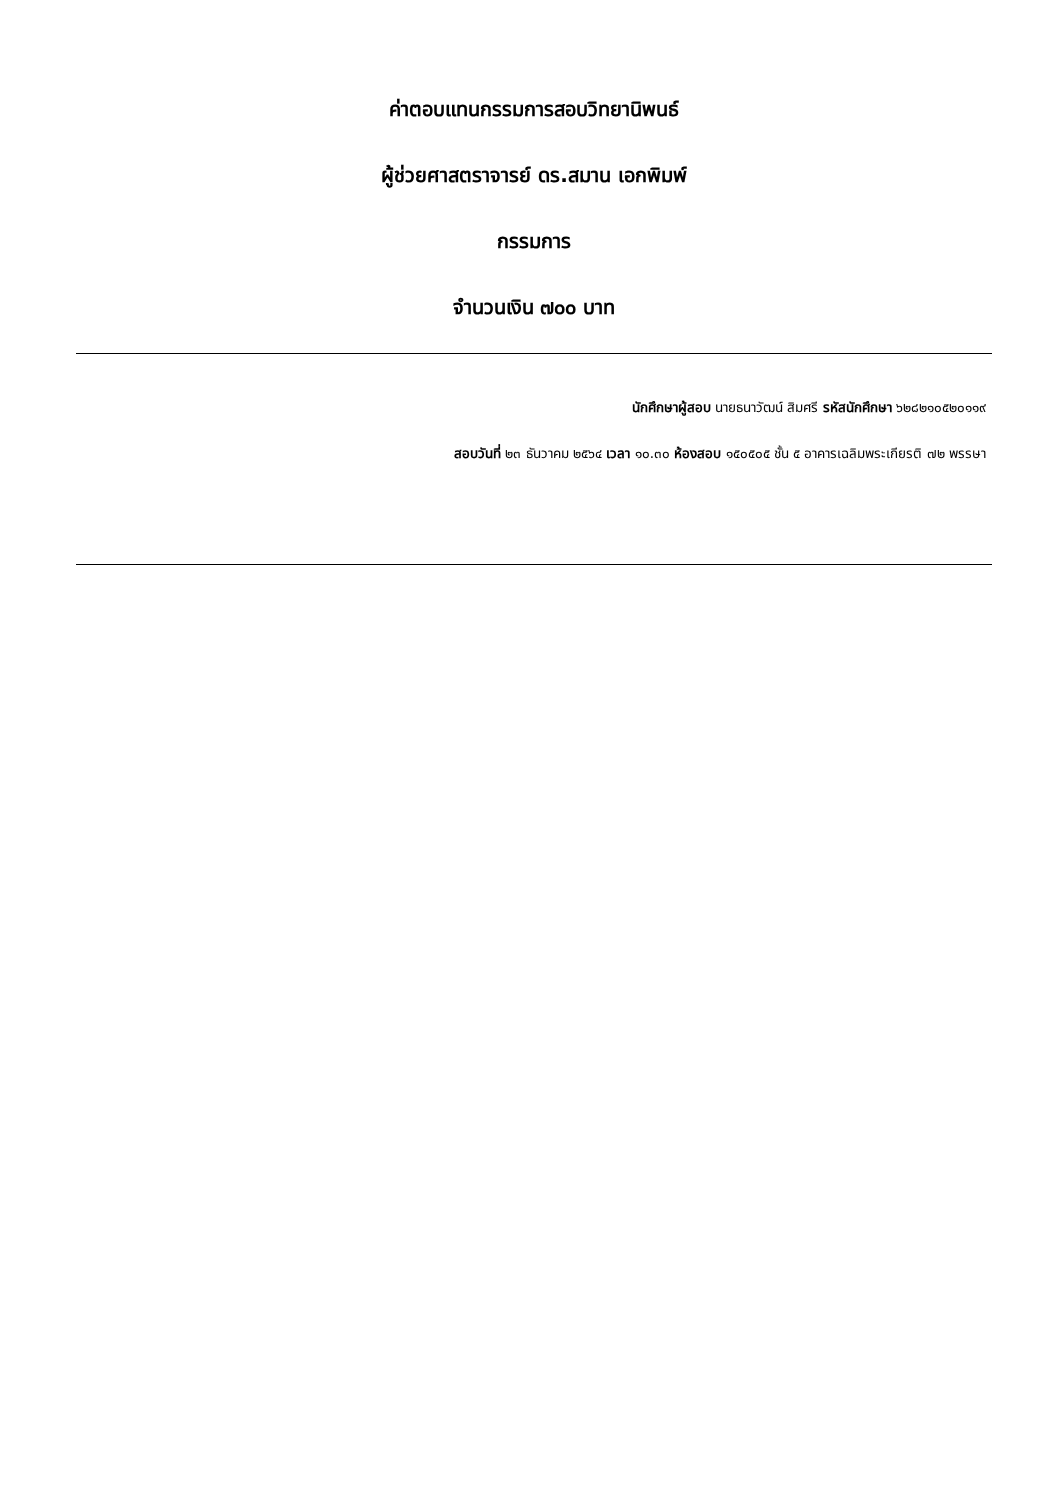ค่าตอบแทนกรรมการสอบวิทยานิพนธ์
ผู้ช่วยศาสตราจารย์ ดร.สมาน เอกพิมพ์
กรรมการ
จำนวนเงิน ๗๐๐ บาท
นักศึกษาผู้สอบ นายธนาวัฒน์ สิมศรี รหัสนักศึกษา ๖๒๘๒๑๐๕๒๐๑๑๙
สอบวันที่ ๒๓ ธันวาคม ๒๕๖๔ เวลา ๑๐.๓๐ ห้องสอบ ๑๕๐๕๐๕ ชั้น ๕ อาคารเฉลิมพระเกียรติ ๗๒ พรรษา